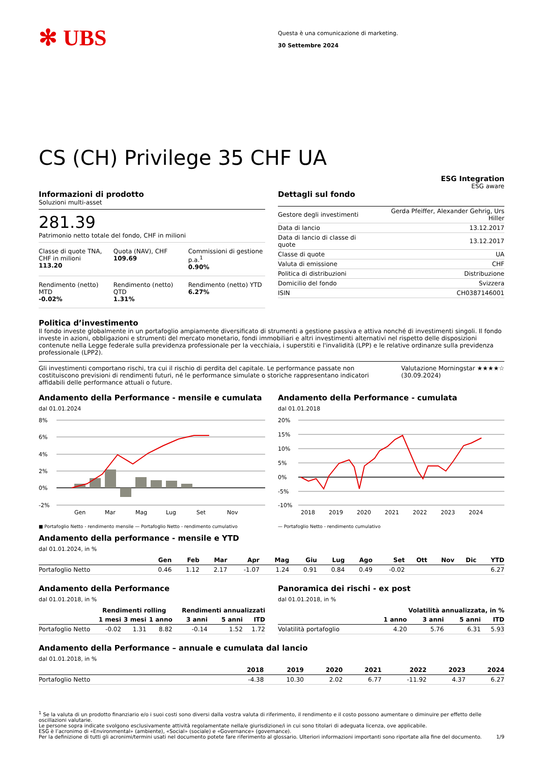✻ UBS
Questa è una comunicazione di marketing.
30 Settembre 2024
CS (CH) Privilege 35 CHF UA
ESG Integration
ESG aware
Informazioni di prodotto
Soluzioni multi-asset
281.39
Patrimonio netto totale del fondo, CHF in milioni
Classe di quote TNA, CHF in milioni
113.20
Quota (NAV), CHF
109.69
Commissioni di gestione p.a.<sup>1</sup>
0.90%
Rendimento (netto) MTD
-0.02%
Rendimento (netto) QTD
1.31%
Rendimento (netto) YTD
6.27%
Dettagli sul fondo
| Gestore degli investimenti | Gerda Pfeiffer, Alexander Gehrig, Urs Hiller |
| Data di lancio | 13.12.2017 |
| Data di lancio di classe di quote | 13.12.2017 |
| Classe di quote | UA |
| Valuta di emissione | CHF |
| Politica di distribuzioni | Distribuzione |
| Domicilio del fondo | Svizzera |
| ISIN | CH0387146001 |
Politica d’investimento
Il fondo investe globalmente in un portafoglio ampiamente diversificato di strumenti a gestione passiva e attiva nonché di investimenti singoli. Il fondo investe in azioni, obbligazioni e strumenti del mercato monetario, fondi immobiliari e altri investimenti alternativi nel rispetto delle disposizioni contenute nella Legge federale sulla previdenza professionale per la vecchiaia, i superstiti e l'invalidità (LPP) e le relative ordinanze sulla previdenza professionale (LPP2).
Gli investimenti comportano rischi, tra cui il rischio di perdita del capitale. Le performance passate non costituiscono previsioni di rendimenti futuri, né le performance simulate o storiche rappresentano indicatori affidabili delle performance attuali o future.
Valutazione Morningstar ★★★★☆
(30.09.2024)
Andamento della Performance - mensile e cumulata
dal 01.01.2024
8%
6%
4%
2%
0%
-2%
Gen
Mar
Mag
Lug
Set
Nov
■ Portafoglio Netto - rendimento mensile — Portafoglio Netto - rendimento cumulativo
Andamento della Performance - cumulata
dal 01.01.2018
20%
15%
10%
5%
0%
-5%
-10%
2018
2019
2020
2021
2022
2023
2024
— Portafoglio Netto - rendimento cumulativo
Andamento della performance - mensile e YTD
dal 01.01.2024, in %
| | Gen | Feb | Mar | Apr | Mag | Giu | Lug | Ago | Set | Ott | Nov | Dic | YTD |
| --- | --- | --- | --- | --- | --- | --- | --- | --- | --- | --- | --- | --- | --- |
| Portafoglio Netto | 0.46 | 1.12 | 2.17 | -1.07 | 1.24 | 0.91 | 0.84 | 0.49 | -0.02 | | | | 6.27 |
Andamento della Performance
dal 01.01.2018, in %
| | Rendimenti rolling | | | Rendimenti annualizzati | | |
| --- | --- | --- | --- | --- | --- | --- |
| | 1 mesi | 3 mesi | 1 anno | 3 anni | 5 anni | ITD |
| Portafoglio Netto | -0.02 | 1.31 | 8.82 | -0.14 | 1.52 | 1.72 |
Panoramica dei rischi - ex post
dal 01.01.2018, in %
| | Volatilità annualizzata, in % | | | |
| --- | --- | --- | --- | --- |
| | 1 anno | 3 anni | 5 anni | ITD |
| Volatilità portafoglio | 4.20 | 5.76 | 6.31 | 5.93 |
Andamento della Performance – annuale e cumulata dal lancio
dal 01.01.2018, in %
| | 2018 | 2019 | 2020 | 2021 | 2022 | 2023 | 2024 |
| --- | --- | --- | --- | --- | --- | --- | --- |
| Portafoglio Netto | -4.38 | 10.30 | 2.02 | 6.77 | -11.92 | 4.37 | 6.27 |
<sup>1</sup> Se la valuta di un prodotto finanziario e/o i suoi costi sono diversi dalla vostra valuta di riferimento, il rendimento e il costo possono aumentare o diminuire per effetto delle oscillazioni valutarie.
Le persone sopra indicate svolgono esclusivamente attività regolamentate nella/e giurisdizione/i in cui sono titolari di adeguata licenza, ove applicabile.
ESG è l’acronimo di «Environmental» (ambiente), «Social» (sociale) e «Governance» (governance).
Per la definizione di tutti gli acronimi/termini usati nel documento potete fare riferimento al glossario. Ulteriori informazioni importanti sono riportate alla fine del documento. 1/9